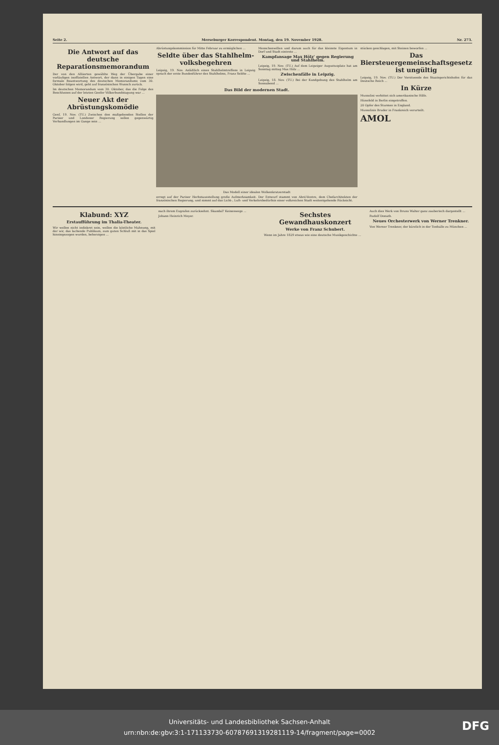Seite 2. Merseburger Korrespondent. Montag, den 19. November 1928. Nr. 273.
Die Antwort auf das deutsche Reparationsmemorandum
Der von den Alliierten gewählte Weg der Übergabe einer vorläufigen inoffiziellen Antwort, der dann in einigen Tagen eine formale Beantwortung des deutschen Memorandums vom 30. Oktober folgen wird, geht auf französischen Wunsch zurück.
Im deutschen Memorandum vom 30. Oktober, das die Folge des Beschlusses auf der letzten Genfer Völkerbundstagung war ...
Neuer Akt der Abrüstungskomödie
Genf, 19. Nov. (TU.) Zwischen den maßgebenden Stellen der Pariser und Londoner Regierung sollen gegenwärtig Verhandlungen im Gange sein ...
Abrüstungskommission für Mitte Februar zu ermöglichen ...
Seldte über das Stahlhelm-volksbegehren
Leipzig, 19. Nov. Anläßlich eines Stahlhelmtreffens in Leipzig sprach der erste Bundesführer des Stahlhelms, Franz Seldte ...
Menschenwillen und darum auch für das kleinste Eigentum in Dorf und Stadt eintrete ...
Kampfansage Max Hölz' gegen Regierung und Stahlhelm.
Leipzig, 19. Nov. (TU.) Auf dem Leipziger Augustusplatz hat am Sonntag mittag Max Hölz ...
Zwischenfälle in Leipzig.
Leipzig, 18. Nov. (TU.) Bei der Kundgebung des Stahlhelm am Sonnabend ...
Das Bild der modernen Stadt.
Das Modell einer idealen Wolkenkratzerstadt
erregt auf der Pariser Herbstausstellung große Aufmerksamkeit. Der Entwurf stammt von Abré-Ventre, dem Chefarchitekten der französischen Regierung, und nimmt auf das Licht-, Luft- und Verkehrsbedürfnis einer volkreichen Stadt weitestgehende Rücksicht.
stücken geschlagen, mit Steinen beworfen ...
Das Biersteuergemeinschaftsgesetz ist ungültig
Leipzig, 19. Nov. (TU.) Der Vorsitzende des Staatsgerichtshofes für das Deutsche Reich ...
In Kürze
Mussolini verbittet sich amerikanische Hilfe.
Hünefeld in Berlin eingetroffen.
20 Opfer des Sturmes in England.
Mussolinis Bruder in Frankreich verurteilt.
AMOL
Klabund: XYZ
Erstaufführung im Thalia-Theater.
Wir wollen nicht indiskret sein, wollen die köstliche Mahnung, mit der wir, das lachende Publikum, zum guten Schluß mit in das Spiel hineingezogen wurden, beherzigen ...
nach ihrem Exgrafen zurücksehnt. Skandal? Keineswegs ...
Johann Heinrich Meyer.
Sechstes Gewandhauskonzert
Werke von Franz Schubert.
Wenn im Jahre 1829 etwas wie eine deutsche Musikgeschichte ...
Auch dies Werk von Bruno Walter ganz zauberisch dargestellt ...
Rudolf Donath.
Neues Orchesterwerk von Werner Trenkner.
Von Werner Trenkner, der kürzlich in der Tonhalle zu München ...
Universitäts- und Landesbibliothek Sachsen-Anhalt
urn:nbn:de:gbv:3:1-171133730-60787691319281119-14/fragment/page=0002
DFG